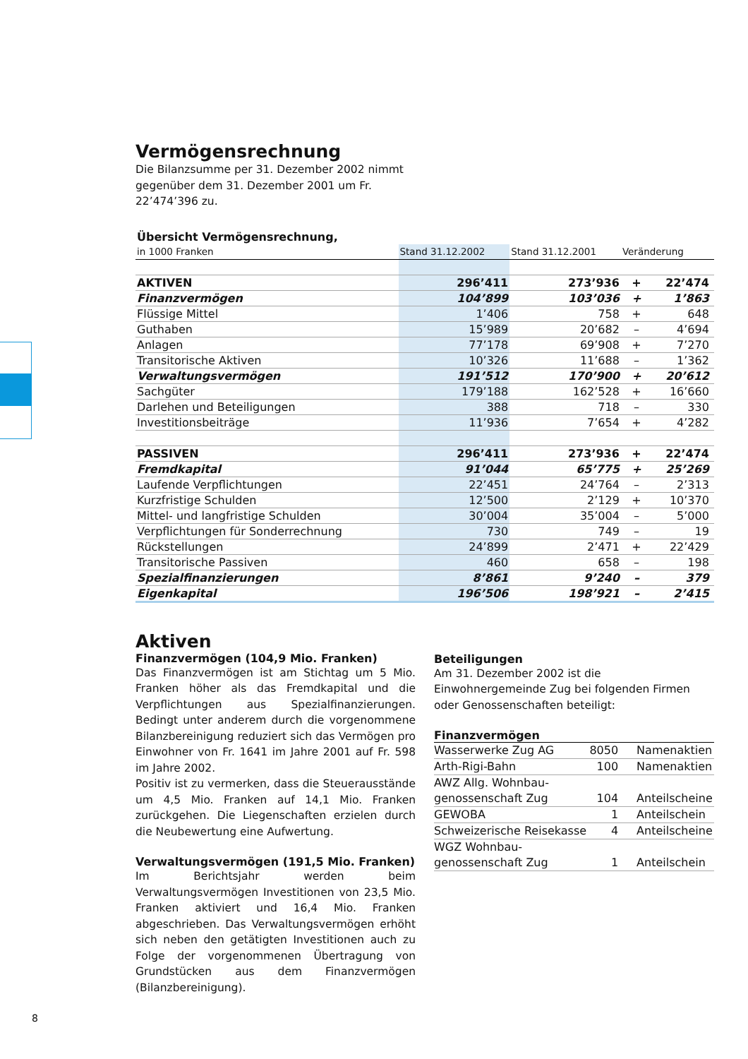Vermögensrechnung
Die Bilanzsumme per 31. Dezember 2002 nimmt gegenüber dem 31. Dezember 2001 um Fr. 22’474’396 zu.
| Übersicht Vermögensrechnung, | | | | | |
| in 1000 Franken | Stand 31.12.2002 | Stand 31.12.2001 | Veränderung | | |
| AKTIVEN | 296’411 | 273’936 | + | 22’474 | |
| Finanzvermögen | 104’899 | 103’036 | + | 1’863 | |
| Flüssige Mittel | 1’406 | 758 | + | 648 | |
| Guthaben | 15’989 | 20’682 | – | 4’694 | |
| Anlagen | 77’178 | 69’908 | + | 7’270 | |
| Transitorische Aktiven | 10’326 | 11’688 | – | 1’362 | |
| Verwaltungsvermögen | 191’512 | 170’900 | + | 20’612 | |
| Sachgüter | 179’188 | 162’528 | + | 16’660 | |
| Darlehen und Beteiligungen | 388 | 718 | – | 330 | |
| Investitionsbeiträge | 11’936 | 7’654 | + | 4’282 | |
| PASSIVEN | 296’411 | 273’936 | + | 22’474 | |
| Fremdkapital | 91’044 | 65’775 | + | 25’269 | |
| Laufende Verpflichtungen | 22’451 | 24’764 | – | 2’313 | |
| Kurzfristige Schulden | 12’500 | 2’129 | + | 10’370 | |
| Mittel- und langfristige Schulden | 30’004 | 35’004 | – | 5’000 | |
| Verpflichtungen für Sonderrechnung | 730 | 749 | – | 19 | |
| Rückstellungen | 24’899 | 2’471 | + | 22’429 | |
| Transitorische Passiven | 460 | 658 | – | 198 | |
| Spezialfinanzierungen | 8’861 | 9’240 | – | 379 | |
| Eigenkapital | 196’506 | 198’921 | – | 2’415 | |
Aktiven
Finanzvermögen (104,9 Mio. Franken)
Das Finanzvermögen ist am Stichtag um 5 Mio. Franken höher als das Fremdkapital und die Verpflichtungen aus Spezialfinanzierungen. Bedingt unter anderem durch die vorgenommene Bilanzbereinigung reduziert sich das Vermögen pro Einwohner von Fr. 1641 im Jahre 2001 auf Fr. 598 im Jahre 2002.
Positiv ist zu vermerken, dass die Steuerausstände um 4,5 Mio. Franken auf 14,1 Mio. Franken zurückgehen. Die Liegenschaften erzielen durch die Neubewertung eine Aufwertung.
Verwaltungsvermögen (191,5 Mio. Franken)
Im Berichtsjahr werden beim Verwaltungsvermögen Investitionen von 23,5 Mio. Franken aktiviert und 16,4 Mio. Franken abgeschrieben. Das Verwaltungsvermögen erhöht sich neben den getätigten Investitionen auch zu Folge der vorgenommenen Übertragung von Grundstücken aus dem Finanzvermögen (Bilanzbereinigung).
Beteiligungen
Am 31. Dezember 2002 ist die Einwohnergemeinde Zug bei folgenden Firmen oder Genossenschaften beteiligt:
Finanzvermögen
| Wasserwerke Zug AG | 8050 | Namenaktien |
| Arth-Rigi-Bahn | 100 | Namenaktien |
| AWZ Allg. Wohnbau- genossenschaft Zug | 104 | Anteilscheine |
| GEWOBA | 1 | Anteilschein |
| Schweizerische Reisekasse | 4 | Anteilscheine |
| WGZ Wohnbau- genossenschaft Zug | 1 | Anteilschein |
8